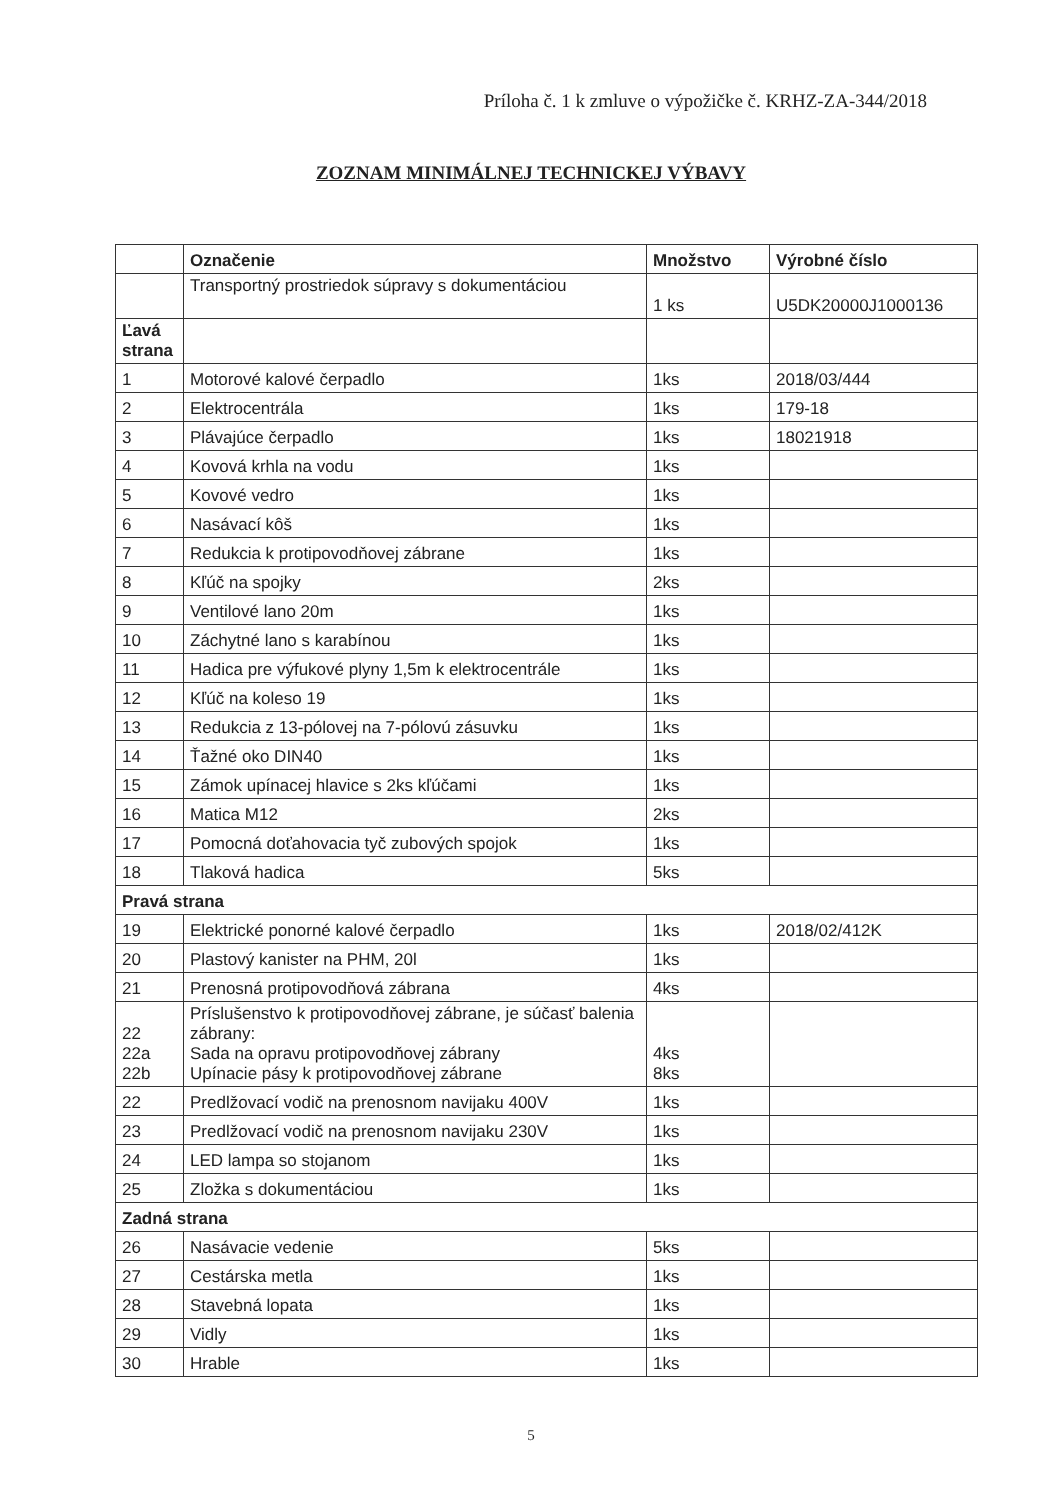Príloha č. 1 k zmluve o výpožičke č. KRHZ-ZA-344/2018
ZOZNAM MINIMÁLNEJ TECHNICKEJ VÝBAVY
| | Označenie | Množstvo | Výrobné číslo |
| --- | --- | --- | --- |
| | Transportný prostriedok súpravy s dokumentáciou | 1 ks | U5DK20000J1000136 |
| Ľavá strana | | | |
| 1 | Motorové kalové čerpadlo | 1ks | 2018/03/444 |
| 2 | Elektrocentrála | 1ks | 179-18 |
| 3 | Plávajúce čerpadlo | 1ks | 18021918 |
| 4 | Kovová krhla na vodu | 1ks | |
| 5 | Kovové vedro | 1ks | |
| 6 | Nasávací kôš | 1ks | |
| 7 | Redukcia k protipovodňovej zábrane | 1ks | |
| 8 | Kľúč na spojky | 2ks | |
| 9 | Ventilové lano 20m | 1ks | |
| 10 | Záchytné lano s karabínou | 1ks | |
| 11 | Hadica pre výfukové plyny 1,5m k elektrocentrále | 1ks | |
| 12 | Kľúč na koleso 19 | 1ks | |
| 13 | Redukcia z 13-pólovej na 7-pólovú zásuvku | 1ks | |
| 14 | Ťažné oko DIN40 | 1ks | |
| 15 | Zámok upínacej hlavice s 2ks kľúčami | 1ks | |
| 16 | Matica M12 | 2ks | |
| 17 | Pomocná doťahovacia tyč zubových spojok | 1ks | |
| 18 | Tlaková hadica | 5ks | |
| Pravá strana | | | |
| 19 | Elektrické ponorné kalové čerpadlo | 1ks | 2018/02/412K |
| 20 | Plastový kanister na PHM, 20l | 1ks | |
| 21 | Prenosná protipovodňová zábrana | 4ks | |
| 22 22a 22b | Príslušenstvo k protipovodňovej zábrane, je súčasť balenia zábrany: Sada na opravu protipovodňovej zábrany Upínacie pásy k protipovodňovej zábrane | 4ks 8ks | |
| 22 | Predlžovací vodič na prenosnom navijaku 400V | 1ks | |
| 23 | Predlžovací vodič na prenosnom navijaku 230V | 1ks | |
| 24 | LED lampa so stojanom | 1ks | |
| 25 | Zložka s dokumentáciou | 1ks | |
| Zadná strana | | | |
| 26 | Nasávacie vedenie | 5ks | |
| 27 | Cestárska metla | 1ks | |
| 28 | Stavebná lopata | 1ks | |
| 29 | Vidly | 1ks | |
| 30 | Hrable | 1ks | |
5